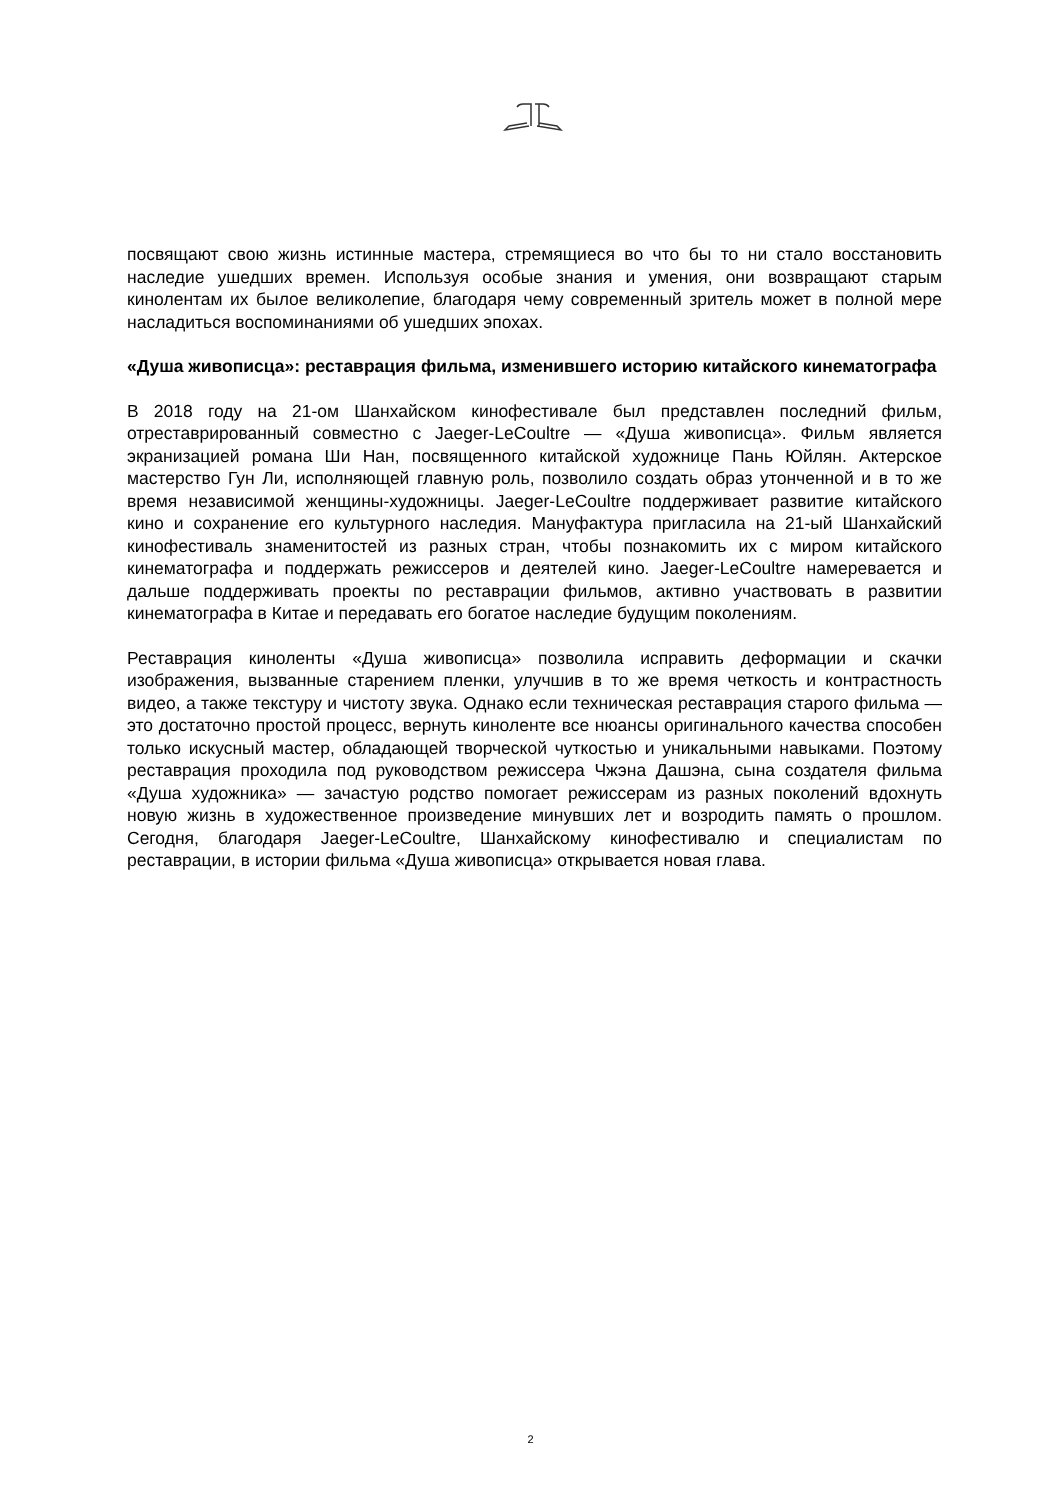посвящают свою жизнь истинные мастера, стремящиеся во что бы то ни стало восстановить наследие ушедших времен. Используя особые знания и умения, они возвращают старым кинолентам их былое великолепие, благодаря чему современный зритель может в полной мере насладиться воспоминаниями об ушедших эпохах.
«Душа живописца»: реставрация фильма, изменившего историю китайского кинематографа
В 2018 году на 21-ом Шанхайском кинофестивале был представлен последний фильм, отреставрированный совместно с Jaeger-LeCoultre — «Душа живописца». Фильм является экранизацией романа Ши Нан, посвященного китайской художнице Пань Юйлян. Актерское мастерство Гун Ли, исполняющей главную роль, позволило создать образ утонченной и в то же время независимой женщины-художницы. Jaeger-LeCoultre поддерживает развитие китайского кино и сохранение его культурного наследия. Мануфактура пригласила на 21-ый Шанхайский кинофестиваль знаменитостей из разных стран, чтобы познакомить их с миром китайского кинематографа и поддержать режиссеров и деятелей кино. Jaeger-LeCoultre намеревается и дальше поддерживать проекты по реставрации фильмов, активно участвовать в развитии кинематографа в Китае и передавать его богатое наследие будущим поколениям.
Реставрация киноленты «Душа живописца» позволила исправить деформации и скачки изображения, вызванные старением пленки, улучшив в то же время четкость и контрастность видео, а также текстуру и чистоту звука. Однако если техническая реставрация старого фильма — это достаточно простой процесс, вернуть киноленте все нюансы оригинального качества способен только искусный мастер, обладающей творческой чуткостью и уникальными навыками. Поэтому реставрация проходила под руководством режиссера Чжэна Дашэна, сына создателя фильма «Душа художника» — зачастую родство помогает режиссерам из разных поколений вдохнуть новую жизнь в художественное произведение минувших лет и возродить память о прошлом. Сегодня, благодаря Jaeger-LeCoultre, Шанхайскому кинофестивалю и специалистам по реставрации, в истории фильма «Душа живописца» открывается новая глава.
2